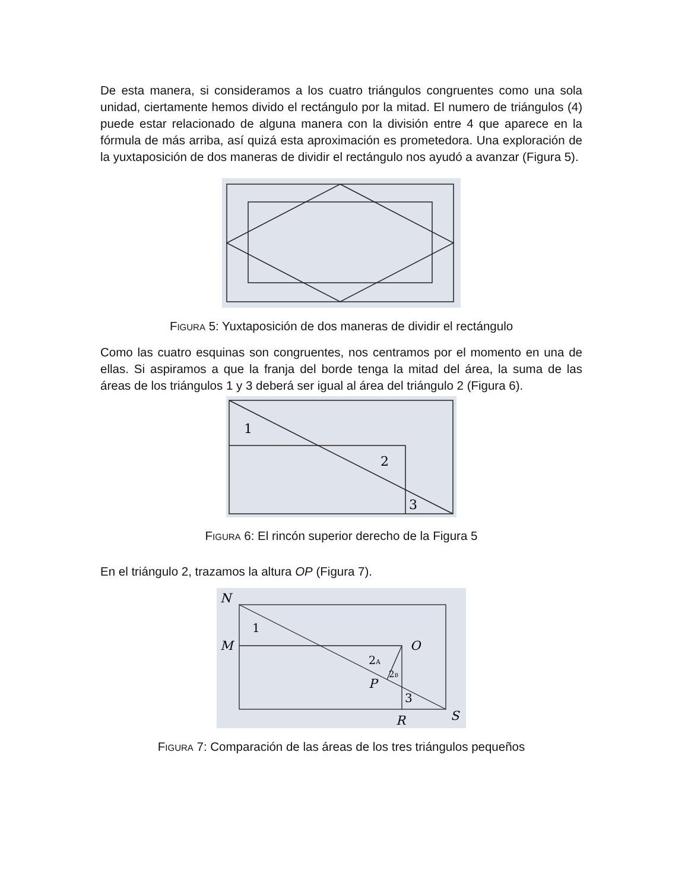De esta manera, si consideramos a los cuatro triángulos congruentes como una sola unidad, ciertamente hemos divido el rectángulo por la mitad. El numero de triángulos (4) puede estar relacionado de alguna manera con la división entre 4 que aparece en la fórmula de más arriba, así quizá esta aproximación es prometedora. Una exploración de la yuxtaposición de dos maneras de dividir el rectángulo nos ayudó a avanzar (Figura 5).
FIGURA 5: Yuxtaposición de dos maneras de dividir el rectángulo
Como las cuatro esquinas son congruentes, nos centramos por el momento en una de ellas. Si aspiramos a que la franja del borde tenga la mitad del área, la suma de las áreas de los triángulos 1 y 3 deberá ser igual al área del triángulo 2 (Figura 6).
1
2
3
FIGURA 6: El rincón superior derecho de la Figura 5
En el triángulo 2, trazamos la altura OP (Figura 7).
N
M
O
P
R
S
1
2A
2B
3
FIGURA 7: Comparación de las áreas de los tres triángulos pequeños